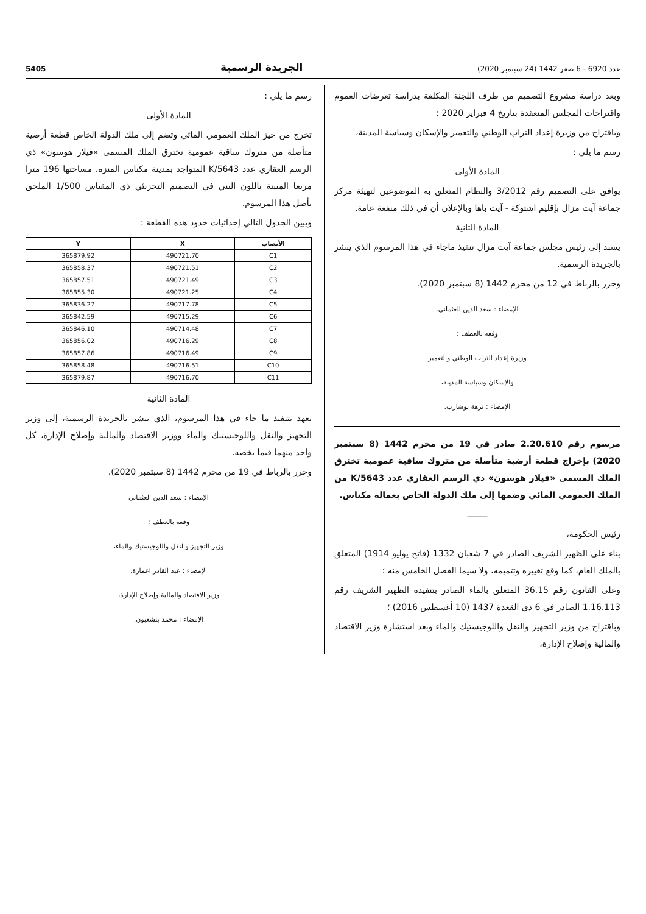عدد 6920 - 6 صفر 1442 (24 سبتمبر 2020) الجريدة الرسمية 5405
وبعد دراسة مشروع التصميم من طرف اللجنة المكلفة بدراسة تعرضات العموم واقتراحات المجلس المنعقدة بتاريخ 4 فبراير 2020 ؛
وباقتراح من وزيرة إعداد التراب الوطني والتعمير والإسكان وسياسة المدينة،
رسم ما يلي :
المادة الأولى
يوافق على التصميم رقم 3/2012 والنظام المتعلق به الموضوعين لتهيئة مركز جماعة آيت مزال بإقليم اشتوكة - آيت باها وبالإعلان أن في ذلك منفعة عامة.
المادة الثانية
يسند إلى رئيس مجلس جماعة آيت مزال تنفيذ ماجاء في هذا المرسوم الذي ينشر بالجريدة الرسمية.
وحرر بالرباط في 12 من محرم 1442 (8 سبتمبر 2020).
الإمضاء : سعد الدين العثماني.
وقعه بالعطف :
وزيرة إعداد التراب الوطني والتعمير
والإسكان وسياسة المدينة،
الإمضاء : نزهة بوشارب.
مرسوم رقم 2.20.610 صادر في 19 من محرم 1442 (8 سبتمبر 2020) بإخراج قطعة أرضية متأصلة من متروك ساقية عمومية تخترق الملك المسمى «فيلار هوسون» ذي الرسم العقاري عدد K/5643 من الملك العمومي المائي وضمها إلى ملك الدولة الخاص بعمالة مكناس.
ــــــــ
رئيس الحكومة،
بناء على الظهير الشريف الصادر في 7 شعبان 1332 (فاتح يوليو 1914) المتعلق بالملك العام، كما وقع تغييره وتتميمه، ولا سيما الفصل الخامس منه ؛
وعلى القانون رقم 36.15 المتعلق بالماء الصادر بتنفيذه الظهير الشريف رقم 1.16.113 الصادر في 6 ذي القعدة 1437 (10 أغسطس 2016) ؛
وباقتراح من وزير التجهيز والنقل واللوجيستيك والماء وبعد استشارة وزير الاقتصاد والمالية وإصلاح الإدارة،
رسم ما يلي :
المادة الأولى
تخرج من حيز الملك العمومي المائي وتضم إلى ملك الدولة الخاص قطعة أرضية متأصلة من متروك ساقية عمومية تخترق الملك المسمى «فيلار هوسون» ذي الرسم العقاري عدد K/5643 المتواجد بمدينة مكناس المنزه، مساحتها 196 مترا مربعا المبينة باللون البني في التصميم التجزيئي ذي المقياس 1/500 الملحق بأصل هذا المرسوم.
ويبين الجدول التالي إحداثيات حدود هذه القطعة :
| الأنصاب | X | Y |
| --- | --- | --- |
| C1 | 490721.70 | 365879.92 |
| C2 | 490721.51 | 365858.37 |
| C3 | 490721.49 | 365857.51 |
| C4 | 490721.25 | 365855.30 |
| C5 | 490717.78 | 365836.27 |
| C6 | 490715.29 | 365842.59 |
| C7 | 490714.48 | 365846.10 |
| C8 | 490716.29 | 365856.02 |
| C9 | 490716.49 | 365857.86 |
| C10 | 490716.51 | 365858.48 |
| C11 | 490716.70 | 365879.87 |
المادة الثانية
يعهد بتنفيذ ما جاء في هذا المرسوم، الذي ينشر بالجريدة الرسمية، إلى وزير التجهيز والنقل واللوجيستيك والماء ووزير الاقتصاد والمالية وإصلاح الإدارة، كل واحد منهما فيما يخصه.
وحرر بالرباط في 19 من محرم 1442 (8 سبتمبر 2020).
الإمضاء : سعد الدين العثماني
وقعه بالعطف :
وزير التجهيز والنقل واللوجيستيك والماء،
الإمضاء : عبد القادر اعمارة.
وزير الاقتصاد والمالية وإصلاح الإدارة،
الإمضاء : محمد بنشعبون.